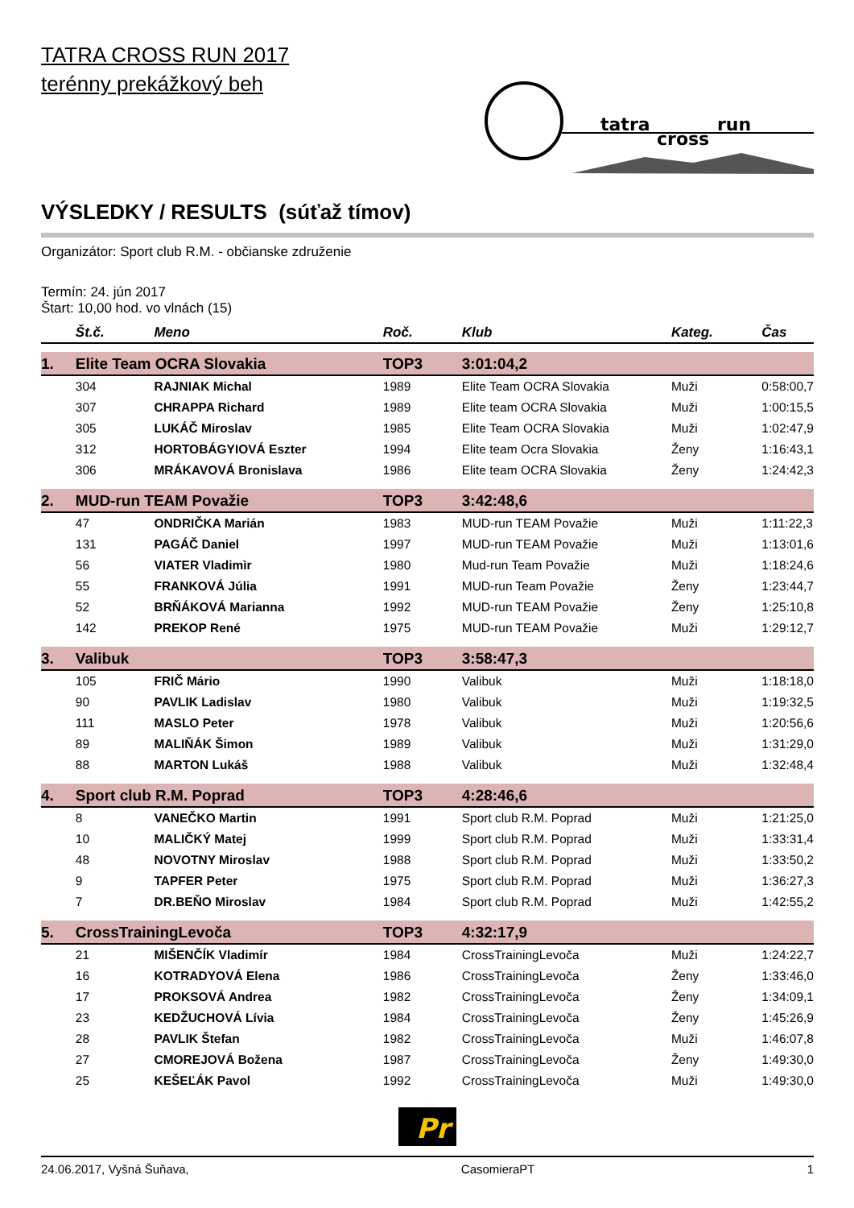TATRA CROSS RUN 2017
terénny prekážkový beh
tatra
cross
run
VÝSLEDKY / RESULTS (súťaž tímov)
Organizátor: Sport club R.M. - občianske združenie
Termín: 24. jún 2017
Štart: 10,00 hod. vo vlnách (15)
| | Št.č. | Meno | Roč. | Klub | Kateg. | Čas |
| --- | --- | --- | --- | --- | --- | --- |
| 1. | Elite Team OCRA Slovakia | | TOP3 | 3:01:04,2 | | |
| | 304 | RAJNIAK Michal | 1989 | Elite Team OCRA Slovakia | Muži | 0:58:00,7 |
| | 307 | CHRAPPA Richard | 1989 | Elite team OCRA Slovakia | Muži | 1:00:15,5 |
| | 305 | LUKÁČ Miroslav | 1985 | Elite Team OCRA Slovakia | Muži | 1:02:47,9 |
| | 312 | HORTOBÁGYIOVÁ Eszter | 1994 | Elite team Ocra Slovakia | Ženy | 1:16:43,1 |
| | 306 | MRÁKAVOVÁ Bronislava | 1986 | Elite team OCRA Slovakia | Ženy | 1:24:42,3 |
| 2. | MUD-run TEAM Považie | | TOP3 | 3:42:48,6 | | |
| | 47 | ONDRIČKA Marián | 1983 | MUD-run TEAM Považie | Muži | 1:11:22,3 |
| | 131 | PAGÁČ Daniel | 1997 | MUD-run TEAM Považie | Muži | 1:13:01,6 |
| | 56 | VIATER Vladimìr | 1980 | Mud-run Team Považie | Muži | 1:18:24,6 |
| | 55 | FRANKOVÁ Júlia | 1991 | MUD-run Team Považie | Ženy | 1:23:44,7 |
| | 52 | BRŇÁKOVÁ Marianna | 1992 | MUD-run TEAM Považie | Ženy | 1:25:10,8 |
| | 142 | PREKOP René | 1975 | MUD-run TEAM Považie | Muži | 1:29:12,7 |
| 3. | Valibuk | | TOP3 | 3:58:47,3 | | |
| | 105 | FRIČ Mário | 1990 | Valibuk | Muži | 1:18:18,0 |
| | 90 | PAVLIK Ladislav | 1980 | Valibuk | Muži | 1:19:32,5 |
| | 111 | MASLO Peter | 1978 | Valibuk | Muži | 1:20:56,6 |
| | 89 | MALIŇÁK Šimon | 1989 | Valibuk | Muži | 1:31:29,0 |
| | 88 | MARTON Lukáš | 1988 | Valibuk | Muži | 1:32:48,4 |
| 4. | Sport club R.M. Poprad | | TOP3 | 4:28:46,6 | | |
| | 8 | VANEČKO Martin | 1991 | Sport club R.M. Poprad | Muži | 1:21:25,0 |
| | 10 | MALIČKÝ Matej | 1999 | Sport club R.M. Poprad | Muži | 1:33:31,4 |
| | 48 | NOVOTNY Miroslav | 1988 | Sport club R.M. Poprad | Muži | 1:33:50,2 |
| | 9 | TAPFER Peter | 1975 | Sport club R.M. Poprad | Muži | 1:36:27,3 |
| | 7 | DR.BEŇO Miroslav | 1984 | Sport club R.M. Poprad | Muži | 1:42:55,2 |
| 5. | CrossTrainingLevoča | | TOP3 | 4:32:17,9 | | |
| | 21 | MIŠENČÍK Vladimír | 1984 | CrossTrainingLevoča | Muži | 1:24:22,7 |
| | 16 | KOTRADYOVÁ Elena | 1986 | CrossTrainingLevoča | Ženy | 1:33:46,0 |
| | 17 | PROKSOVÁ Andrea | 1982 | CrossTrainingLevoča | Ženy | 1:34:09,1 |
| | 23 | KEDŽUCHOVÁ Lívia | 1984 | CrossTrainingLevoča | Ženy | 1:45:26,9 |
| | 28 | PAVLIK Štefan | 1982 | CrossTrainingLevoča | Muži | 1:46:07,8 |
| | 27 | CMOREJOVÁ Božena | 1987 | CrossTrainingLevoča | Ženy | 1:49:30,0 |
| | 25 | KEŠEĽÁK Pavol | 1992 | CrossTrainingLevoča | Muži | 1:49:30,0 |
Pr
24.06.2017, Vyšná Šuňava, CasomieraPT 1